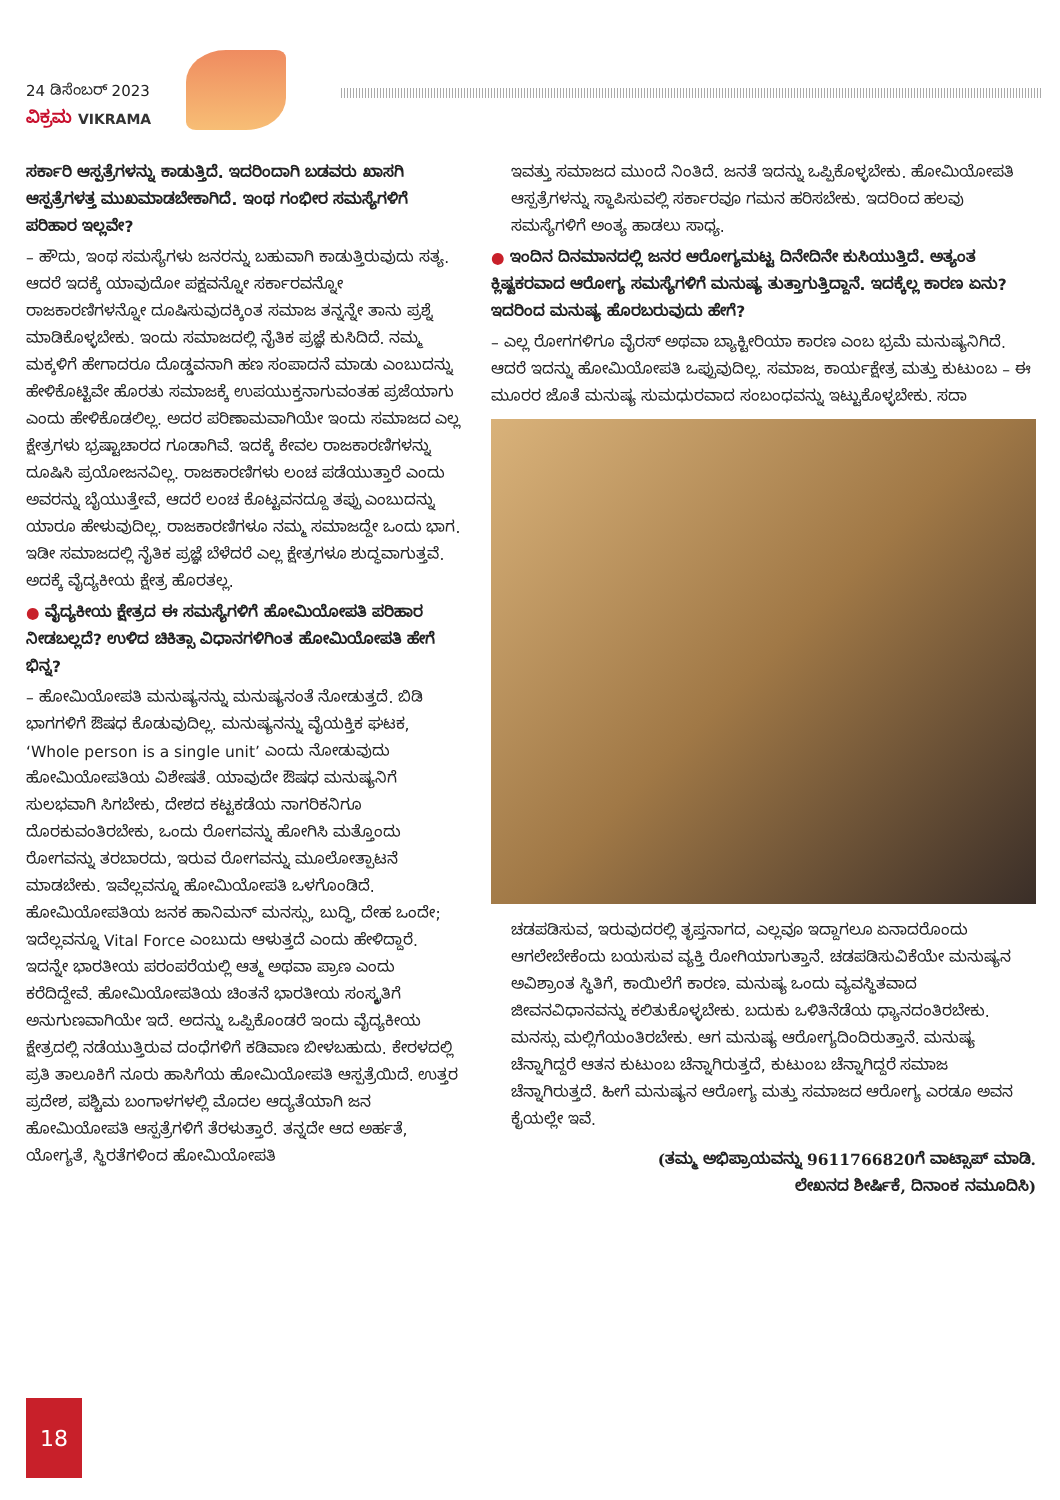24 ಡಿಸೆಂಬರ್ 2023
ವಿಕ್ರಮ VIKRAMA
ಸರ್ಕಾರಿ ಆಸ್ಪತ್ರೆಗಳನ್ನು ಕಾಡುತ್ತಿದೆ. ಇದರಿಂದಾಗಿ ಬಡವರು ಖಾಸಗಿ ಆಸ್ಪತ್ರೆಗಳತ್ತ ಮುಖಮಾಡಬೇಕಾಗಿದೆ. ಇಂಥ ಗಂಭೀರ ಸಮಸ್ಯೆಗಳಿಗೆ ಪರಿಹಾರ ಇಲ್ಲವೇ?
– ಹೌದು, ಇಂಥ ಸಮಸ್ಯೆಗಳು ಜನರನ್ನು ಬಹುವಾಗಿ ಕಾಡುತ್ತಿರುವುದು ಸತ್ಯ. ಆದರೆ ಇದಕ್ಕೆ ಯಾವುದೋ ಪಕ್ಷವನ್ನೋ ಸರ್ಕಾರವನ್ನೋ ರಾಜಕಾರಣಿಗಳನ್ನೋ ದೂಷಿಸುವುದಕ್ಕಿಂತ ಸಮಾಜ ತನ್ನನ್ನೇ ತಾನು ಪ್ರಶ್ನೆ ಮಾಡಿಕೊಳ್ಳಬೇಕು. ಇಂದು ಸಮಾಜದಲ್ಲಿ ನೈತಿಕ ಪ್ರಜ್ಞೆ ಕುಸಿದಿದೆ. ನಮ್ಮ ಮಕ್ಕಳಿಗೆ ಹೇಗಾದರೂ ದೊಡ್ಡವನಾಗಿ ಹಣ ಸಂಪಾದನೆ ಮಾಡು ಎಂಬುದನ್ನು ಹೇಳಿಕೊಟ್ಟಿವೇ ಹೊರತು ಸಮಾಜಕ್ಕೆ ಉಪಯುಕ್ತನಾಗುವಂತಹ ಪ್ರಜೆಯಾಗು ಎಂದು ಹೇಳಿಕೊಡಲಿಲ್ಲ. ಅದರ ಪರಿಣಾಮವಾಗಿಯೇ ಇಂದು ಸಮಾಜದ ಎಲ್ಲ ಕ್ಷೇತ್ರಗಳು ಭ್ರಷ್ಟಾಚಾರದ ಗೂಡಾಗಿವೆ. ಇದಕ್ಕೆ ಕೇವಲ ರಾಜಕಾರಣಿಗಳನ್ನು ದೂಷಿಸಿ ಪ್ರಯೋಜನವಿಲ್ಲ. ರಾಜಕಾರಣಿಗಳು ಲಂಚ ಪಡೆಯುತ್ತಾರೆ ಎಂದು ಅವರನ್ನು ಬೈಯುತ್ತೇವೆ, ಆದರೆ ಲಂಚ ಕೊಟ್ಟವನದ್ದೂ ತಪ್ಪು ಎಂಬುದನ್ನು ಯಾರೂ ಹೇಳುವುದಿಲ್ಲ. ರಾಜಕಾರಣಿಗಳೂ ನಮ್ಮ ಸಮಾಜದ್ದೇ ಒಂದು ಭಾಗ. ಇಡೀ ಸಮಾಜದಲ್ಲಿ ನೈತಿಕ ಪ್ರಜ್ಞೆ ಬೆಳೆದರೆ ಎಲ್ಲ ಕ್ಷೇತ್ರಗಳೂ ಶುದ್ಧವಾಗುತ್ತವೆ. ಅದಕ್ಕೆ ವೈದ್ಯಕೀಯ ಕ್ಷೇತ್ರ ಹೊರತಲ್ಲ.
● ವೈದ್ಯಕೀಯ ಕ್ಷೇತ್ರದ ಈ ಸಮಸ್ಯೆಗಳಿಗೆ ಹೋಮಿಯೋಪತಿ ಪರಿಹಾರ ನೀಡಬಲ್ಲದೆ? ಉಳಿದ ಚಿಕಿತ್ಸಾ ವಿಧಾನಗಳಿಗಿಂತ ಹೋಮಿಯೋಪತಿ ಹೇಗೆ ಭಿನ್ನ?
– ಹೋಮಿಯೋಪತಿ ಮನುಷ್ಯನನ್ನು ಮನುಷ್ಯನಂತೆ ನೋಡುತ್ತದೆ. ಬಿಡಿ ಭಾಗಗಳಿಗೆ ಔಷಧ ಕೊಡುವುದಿಲ್ಲ. ಮನುಷ್ಯನನ್ನು ವೈಯಕ್ತಿಕ ಘಟಕ, ‘Whole person is a single unit’ ಎಂದು ನೋಡುವುದು ಹೋಮಿಯೋಪತಿಯ ವಿಶೇಷತೆ. ಯಾವುದೇ ಔಷಧ ಮನುಷ್ಯನಿಗೆ ಸುಲಭವಾಗಿ ಸಿಗಬೇಕು, ದೇಶದ ಕಟ್ಟಕಡೆಯ ನಾಗರಿಕನಿಗೂ ದೊರಕುವಂತಿರಬೇಕು, ಒಂದು ರೋಗವನ್ನು ಹೋಗಿಸಿ ಮತ್ತೊಂದು ರೋಗವನ್ನು ತರಬಾರದು, ಇರುವ ರೋಗವನ್ನು ಮೂಲೋತ್ಪಾಟನೆ ಮಾಡಬೇಕು. ಇವೆಲ್ಲವನ್ನೂ ಹೋಮಿಯೋಪತಿ ಒಳಗೊಂಡಿದೆ. ಹೋಮಿಯೋಪತಿಯ ಜನಕ ಹಾನಿಮನ್ ಮನಸ್ಸು, ಬುದ್ಧಿ, ದೇಹ ಒಂದೇ; ಇದೆಲ್ಲವನ್ನೂ Vital Force ಎಂಬುದು ಆಳುತ್ತದೆ ಎಂದು ಹೇಳಿದ್ದಾರೆ. ಇದನ್ನೇ ಭಾರತೀಯ ಪರಂಪರೆಯಲ್ಲಿ ಆತ್ಮ ಅಥವಾ ಪ್ರಾಣ ಎಂದು ಕರೆದಿದ್ದೇವೆ. ಹೋಮಿಯೋಪತಿಯ ಚಿಂತನೆ ಭಾರತೀಯ ಸಂಸ್ಕೃತಿಗೆ ಅನುಗುಣವಾಗಿಯೇ ಇದೆ. ಅದನ್ನು ಒಪ್ಪಿಕೊಂಡರೆ ಇಂದು ವೈದ್ಯಕೀಯ ಕ್ಷೇತ್ರದಲ್ಲಿ ನಡೆಯುತ್ತಿರುವ ದಂಧೆಗಳಿಗೆ ಕಡಿವಾಣ ಬೀಳಬಹುದು. ಕೇರಳದಲ್ಲಿ ಪ್ರತಿ ತಾಲೂಕಿಗೆ ನೂರು ಹಾಸಿಗೆಯ ಹೋಮಿಯೋಪತಿ ಆಸ್ಪತ್ರೆಯಿದೆ. ಉತ್ತರ ಪ್ರದೇಶ, ಪಶ್ಚಿಮ ಬಂಗಾಳಗಳಲ್ಲಿ ಮೊದಲ ಆದ್ಯತೆಯಾಗಿ ಜನ ಹೋಮಿಯೋಪತಿ ಆಸ್ಪತ್ರೆಗಳಿಗೆ ತೆರಳುತ್ತಾರೆ. ತನ್ನದೇ ಆದ ಅರ್ಹತೆ, ಯೋಗ್ಯತೆ, ಸ್ಥಿರತೆಗಳಿಂದ ಹೋಮಿಯೋಪತಿ
ಇವತ್ತು ಸಮಾಜದ ಮುಂದೆ ನಿಂತಿದೆ. ಜನತೆ ಇದನ್ನು ಒಪ್ಪಿಕೊಳ್ಳಬೇಕು. ಹೋಮಿಯೋಪತಿ ಆಸ್ಪತ್ರೆಗಳನ್ನು ಸ್ಥಾಪಿಸುವಲ್ಲಿ ಸರ್ಕಾರವೂ ಗಮನ ಹರಿಸಬೇಕು. ಇದರಿಂದ ಹಲವು ಸಮಸ್ಯೆಗಳಿಗೆ ಅಂತ್ಯ ಹಾಡಲು ಸಾಧ್ಯ.
● ಇಂದಿನ ದಿನಮಾನದಲ್ಲಿ ಜನರ ಆರೋಗ್ಯಮಟ್ಟ ದಿನೇದಿನೇ ಕುಸಿಯುತ್ತಿದೆ. ಅತ್ಯಂತ ಕ್ಲಿಷ್ಟಕರವಾದ ಆರೋಗ್ಯ ಸಮಸ್ಯೆಗಳಿಗೆ ಮನುಷ್ಯ ತುತ್ತಾಗುತ್ತಿದ್ದಾನೆ. ಇದಕ್ಕೆಲ್ಲ ಕಾರಣ ಏನು? ಇದರಿಂದ ಮನುಷ್ಯ ಹೊರಬರುವುದು ಹೇಗೆ?
– ಎಲ್ಲ ರೋಗಗಳಿಗೂ ವೈರಸ್ ಅಥವಾ ಬ್ಯಾಕ್ಟೀರಿಯಾ ಕಾರಣ ಎಂಬ ಭ್ರಮೆ ಮನುಷ್ಯನಿಗಿದೆ. ಆದರೆ ಇದನ್ನು ಹೋಮಿಯೋಪತಿ ಒಪ್ಪುವುದಿಲ್ಲ. ಸಮಾಜ, ಕಾರ್ಯಕ್ಷೇತ್ರ ಮತ್ತು ಕುಟುಂಬ – ಈ ಮೂರರ ಜೊತೆ ಮನುಷ್ಯ ಸುಮಧುರವಾದ ಸಂಬಂಧವನ್ನು ಇಟ್ಟುಕೊಳ್ಳಬೇಕು. ಸದಾ
ಚಡಪಡಿಸುವ, ಇರುವುದರಲ್ಲಿ ತೃಪ್ತನಾಗದ, ಎಲ್ಲವೂ ಇದ್ದಾಗಲೂ ಏನಾದರೊಂದು ಆಗಲೇಬೇಕೆಂದು ಬಯಸುವ ವ್ಯಕ್ತಿ ರೋಗಿಯಾಗುತ್ತಾನೆ. ಚಡಪಡಿಸುವಿಕೆಯೇ ಮನುಷ್ಯನ ಅವಿಶ್ರಾಂತ ಸ್ಥಿತಿಗೆ, ಕಾಯಿಲೆಗೆ ಕಾರಣ. ಮನುಷ್ಯ ಒಂದು ವ್ಯವಸ್ಥಿತವಾದ ಜೀವನವಿಧಾನವನ್ನು ಕಲಿತುಕೊಳ್ಳಬೇಕು. ಬದುಕು ಒಳಿತಿನೆಡೆಯ ಧ್ಯಾನದಂತಿರಬೇಕು. ಮನಸ್ಸು ಮಲ್ಲಿಗೆಯಂತಿರಬೇಕು. ಆಗ ಮನುಷ್ಯ ಆರೋಗ್ಯದಿಂದಿರುತ್ತಾನೆ. ಮನುಷ್ಯ ಚೆನ್ನಾಗಿದ್ದರೆ ಆತನ ಕುಟುಂಬ ಚೆನ್ನಾಗಿರುತ್ತದೆ, ಕುಟುಂಬ ಚೆನ್ನಾಗಿದ್ದರೆ ಸಮಾಜ ಚೆನ್ನಾಗಿರುತ್ತದೆ. ಹೀಗೆ ಮನುಷ್ಯನ ಆರೋಗ್ಯ ಮತ್ತು ಸಮಾಜದ ಆರೋಗ್ಯ ಎರಡೂ ಅವನ ಕೈಯಲ್ಲೇ ಇವೆ.
(ತಮ್ಮ ಅಭಿಪ್ರಾಯವನ್ನು 9611766820ಗೆ ವಾಟ್ಸಾಪ್ ಮಾಡಿ.
ಲೇಖನದ ಶೀರ್ಷಿಕೆ, ದಿನಾಂಕ ನಮೂದಿಸಿ)
18